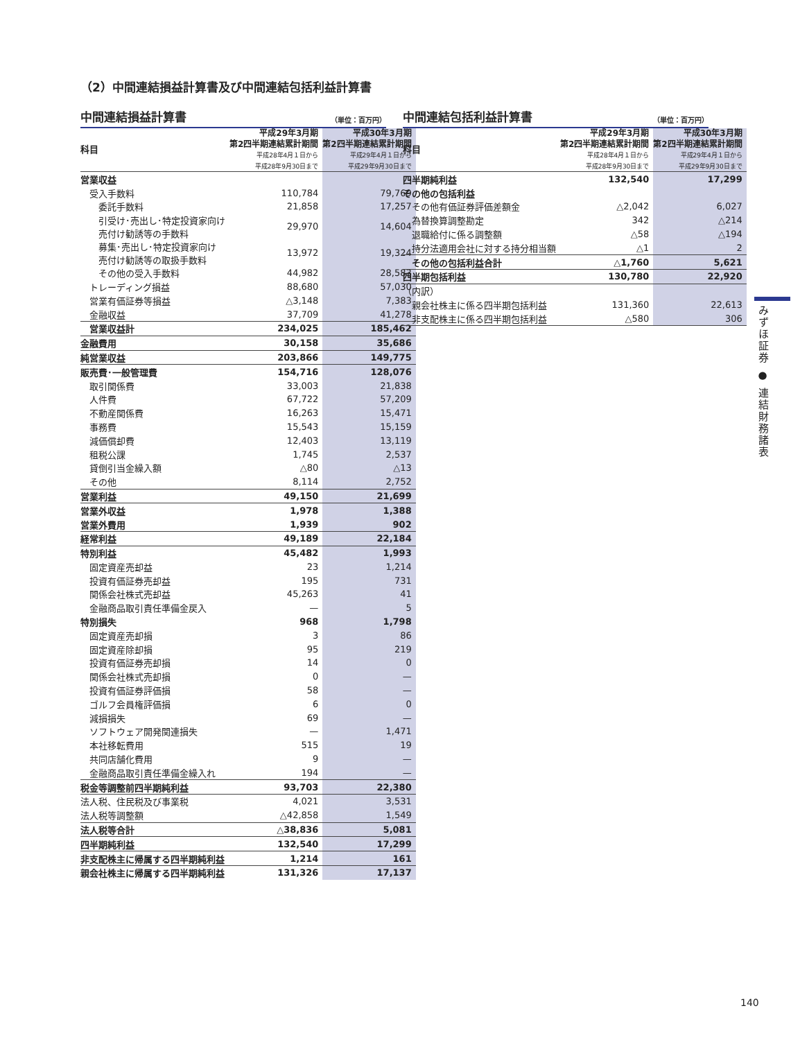（2）中間連結損益計算書及び中間連結包括利益計算書
中間連結損益計算書 （単位：百万円）
| 科目 | 平成29年3月期 第2四半期連結累計期間 平成28年4月１日から 平成28年9月30日まで | 平成30年3月期 第2四半期連結累計期間 平成29年4月１日から 平成29年9月30日まで |
| --- | --- | --- |
| 営業収益 | | |
| 受入手数料 | 110,784 | 79,769 |
| 委託手数料 | 21,858 | 17,257 |
| 引受け･売出し･特定投資家向け 売付け勧誘等の手数料 | 29,970 | 14,604 |
| 募集･売出し･特定投資家向け 売付け勧誘等の取扱手数料 | 13,972 | 19,324 |
| その他の受入手数料 | 44,982 | 28,583 |
| トレーディング損益 | 88,680 | 57,030 |
| 営業有価証券等損益 | △3,148 | 7,383 |
| 金融収益 | 37,709 | 41,278 |
| 営業収益計 | 234,025 | 185,462 |
| 金融費用 | 30,158 | 35,686 |
| 純営業収益 | 203,866 | 149,775 |
| 販売費･一般管理費 | 154,716 | 128,076 |
| 取引関係費 | 33,003 | 21,838 |
| 人件費 | 67,722 | 57,209 |
| 不動産関係費 | 16,263 | 15,471 |
| 事務費 | 15,543 | 15,159 |
| 減価償却費 | 12,403 | 13,119 |
| 租税公課 | 1,745 | 2,537 |
| 貸倒引当金繰入額 | △80 | △13 |
| その他 | 8,114 | 2,752 |
| 営業利益 | 49,150 | 21,699 |
| 営業外収益 | 1,978 | 1,388 |
| 営業外費用 | 1,939 | 902 |
| 経常利益 | 49,189 | 22,184 |
| 特別利益 | 45,482 | 1,993 |
| 固定資産売却益 | 23 | 1,214 |
| 投資有価証券売却益 | 195 | 731 |
| 関係会社株式売却益 | 45,263 | 41 |
| 金融商品取引責任準備金戻入 | — | 5 |
| 特別損失 | 968 | 1,798 |
| 固定資産売却損 | 3 | 86 |
| 固定資産除却損 | 95 | 219 |
| 投資有価証券売却損 | 14 | 0 |
| 関係会社株式売却損 | 0 | — |
| 投資有価証券評価損 | 58 | — |
| ゴルフ会員権評価損 | 6 | 0 |
| 減損損失 | 69 | — |
| ソフトウェア開発関連損失 | — | 1,471 |
| 本社移転費用 | 515 | 19 |
| 共同店舗化費用 | 9 | — |
| 金融商品取引責任準備金繰入れ | 194 | — |
| 税金等調整前四半期純利益 | 93,703 | 22,380 |
| 法人税、住民税及び事業税 | 4,021 | 3,531 |
| 法人税等調整額 | △42,858 | 1,549 |
| 法人税等合計 | △38,836 | 5,081 |
| 四半期純利益 | 132,540 | 17,299 |
| 非支配株主に帰属する四半期純利益 | 1,214 | 161 |
| 親会社株主に帰属する四半期純利益 | 131,326 | 17,137 |
中間連結包括利益計算書 （単位：百万円）
| 科目 | 平成29年3月期 第2四半期連結累計期間 平成28年4月１日から 平成28年9月30日まで | 平成30年3月期 第2四半期連結累計期間 平成29年4月１日から 平成29年9月30日まで |
| --- | --- | --- |
| 四半期純利益 | 132,540 | 17,299 |
| その他の包括利益 | | |
| その他有価証券評価差額金 | △2,042 | 6,027 |
| 為替換算調整勘定 | 342 | △214 |
| 退職給付に係る調整額 | △58 | △194 |
| 持分法適用会社に対する持分相当額 | △1 | 2 |
| その他の包括利益合計 | △1,760 | 5,621 |
| 四半期包括利益 | 130,780 | 22,920 |
| （内訳） | | |
| 親会社株主に係る四半期包括利益 | 131,360 | 22,613 |
| 非支配株主に係る四半期包括利益 | △580 | 306 |
みずほ証券 ● 連結財務諸表
140